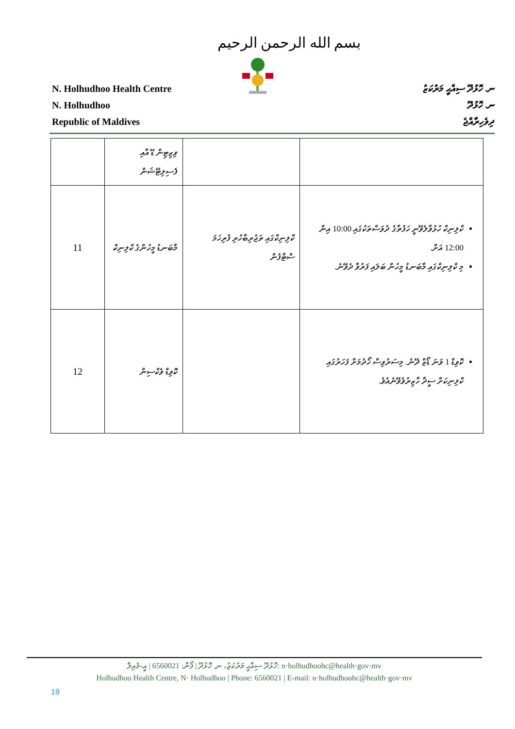بسم الله الرحمن الرحيم
N. Holhudhoo Health Centre
N. Holhudhoo
Republic of Maldives
ނ. ހޮޅުދޫ ސިއްޙީ މަރުކަޒު
ނ. ހޮޅުދޫ
ދިވެހިރާއްޖެ
| | ވިޒިޓިން ޑޭ އާއި ފެސިލިޓޭޝަން | | |
| 11 | މާބަނޑު މީހުންގެ ކްލިނިކް | ކްލިނިކްގައި ތަޖުރިބާހުރި ފުރިހަމަ ސްޓާފުން | ކްލިނިކް ހުޅުވާލެވޭނީ ހަފުތާގެ ދުވަސްތަކުގައި 10:00 އިން 12:00 އަށް. މި ކްލިނިކްގައި މާބަނޑު މީހުން ބަލައި ފަރުވާ ދެވޭނެ. |
| 12 | ކޮވިޑް ވެކްސިން | | ކޮވިޑް 1 ވަނަ ޑޯޒް ދޭނެ. މިސަރުވިސް ހޯދުމަށް ފަހަރުގައި ކްލިނިކަށް ސީދާ ހާޒިރުވެވޭނެއެވެ. |
ހޮޅުދޫ ސިއްޙީ މަރުކަޒު، ނ. ހޮޅުދޫ | ފޯން: 6560021 | އީ-މެއިލް: n·holhudhoohc@health·gov·mv
Holhudhoo Health Centre, N· Holhudhoo | Phone: 6560021 | E-mail: n·holhudhoohc@health·gov·mv
19